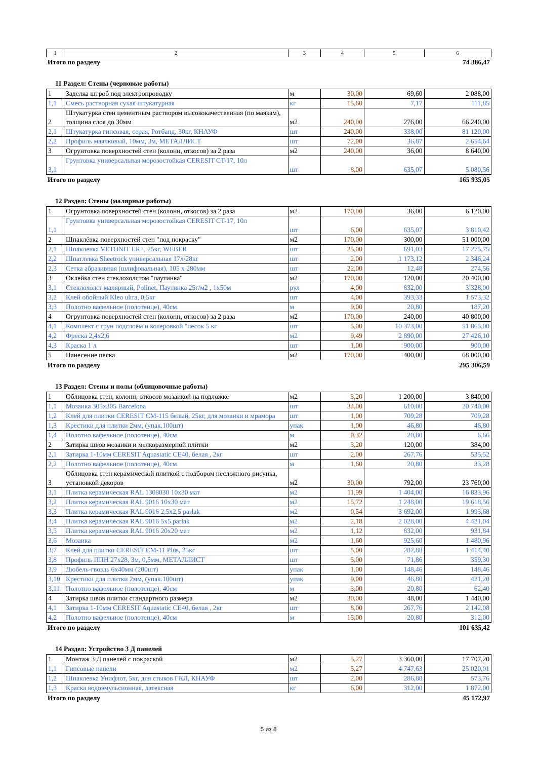| 1 | 2 | 3 | 4 | 5 | 6 |
Итого по разделу 74 386,47
11 Раздел: Стены (черновые работы)
| 1 | Заделка штроб под электропроводку | м | 30,00 | 69,60 | 2 088,00 |
| 1,1 | Смесь растворная сухая штукатурная | кг | 15,60 | 7,17 | 111,85 |
| 2 | Штукатурка стен цементным раствором высококачественная (по маякам), толщина слоя до 30мм | м2 | 240,00 | 276,00 | 66 240,00 |
| 2,1 | Штукатурка гипсовая, серая, Ротбанд, 30кг, КНАУФ | шт | 240,00 | 338,00 | 81 120,00 |
| 2,2 | Профиль маячковый, 10мм, 3м, МЕТАЛЛИСТ | шт | 72,00 | 36,87 | 2 654,64 |
| 3 | Огрунтовка поверхностей стен (колонн, откосов) за 2 раза | м2 | 240,00 | 36,00 | 8 640,00 |
| 3,1 | Грунтовка универсальная морозостойкая CERESIT CT-17, 10л | шт | 8,00 | 635,07 | 5 080,56 |
Итого по разделу 165 935,05
12 Раздел: Стены (малярные работы)
| 1 | Огрунтовка поверхностей стен (колонн, откосов) за 2 раза | м2 | 170,00 | 36,00 | 6 120,00 |
| 1,1 | Грунтовка универсальная морозостойкая CERESIT CT-17, 10л | шт | 6,00 | 635,07 | 3 810,42 |
| 2 | Шпаклёвка поверхностей стен "под покраску" | м2 | 170,00 | 300,00 | 51 000,00 |
| 2,1 | Шпаклевка VETONIT LR+, 25кг, WEBER | шт | 25,00 | 691,03 | 17 275,75 |
| 2,2 | Шпатлевка Sheetrock универсальная 17л/28кг | шт | 2,00 | 1 173,12 | 2 346,24 |
| 2,3 | Сетка абразивная (шлифовальная), 105 х 280мм | шт | 22,00 | 12,48 | 274,56 |
| 3 | Оклейка стен стеклохолстом "паутинка" | м2 | 170,00 | 120,00 | 20 400,00 |
| 3,1 | Стеклохолст малярный, Polinet, Паутинка 25г/м2 , 1х50м | рул | 4,00 | 832,00 | 3 328,00 |
| 3,2 | Клей обойный Kleo ultra, 0,5кг | шт | 4,00 | 393,33 | 1 573,32 |
| 3,3 | Полотно вафельное (полотенце), 40см | м | 9,00 | 20,80 | 187,20 |
| 4 | Огрунтовка поверхностей стен (колонн, откосов) за 2 раза | м2 | 170,00 | 240,00 | 40 800,00 |
| 4,1 | Комплект с грун подслоем и колеровкой "песок 5 кг | шт | 5,00 | 10 373,00 | 51 865,00 |
| 4,2 | Фреска 2,4х2,6 | м2 | 9,49 | 2 890,00 | 27 426,10 |
| 4,3 | Краска 1 л | шт | 1,00 | 900,00 | 900,00 |
| 5 | Нанесение песка | м2 | 170,00 | 400,00 | 68 000,00 |
Итого по разделу 295 306,59
13 Раздел: Стены и полы (облицовочные работы)
| 1 | Облицовка стен, колонн, откосов мозаикой на подложке | м2 | 3,20 | 1 200,00 | 3 840,00 |
| 1,1 | Мозаика 305х305 Barcelona | шт | 34,00 | 610,00 | 20 740,00 |
| 1,2 | Клей для плитки CERESIT CM-115 белый, 25кг, для мозаики и мрамора | шт | 1,00 | 709,28 | 709,28 |
| 1,3 | Крестики для плитки 2мм, (упак.100шт) | упак | 1,00 | 46,80 | 46,80 |
| 1,4 | Полотно вафельное (полотенце), 40см | м | 0,32 | 20,80 | 6,66 |
| 2 | Затирка швов мозаики и мелкоразмерной плитки | м2 | 3,20 | 120,00 | 384,00 |
| 2,1 | Затирка 1-10мм CERESIT Aquastatic CE40, белая , 2кг | шт | 2,00 | 267,76 | 535,52 |
| 2,2 | Полотно вафельное (полотенце), 40см | м | 1,60 | 20,80 | 33,28 |
| 3 | Облицовка стен керамической плиткой с подбором несложного рисунка, установкой декоров | м2 | 30,00 | 792,00 | 23 760,00 |
| 3,1 | Плитка керамическая RAL 1308030 10x30 мат | м2 | 11,99 | 1 404,00 | 16 833,96 |
| 3,2 | Плитка керамическая RAL 9016 10x30 мат | м2 | 15,72 | 1 248,00 | 19 618,56 |
| 3,3 | Плитка керамическая RAL 9016 2,5x2,5 parlak | м2 | 0,54 | 3 692,00 | 1 993,68 |
| 3,4 | Плитка керамическая RAL 9016 5x5 parlak | м2 | 2,18 | 2 028,00 | 4 421,04 |
| 3,5 | Плитка керамическая RAL 9016 20x20 мат | м2 | 1,12 | 832,00 | 931,84 |
| 3,6 | Мозаика | м2 | 1,60 | 925,60 | 1 480,96 |
| 3,7 | Клей для плитки CERESIT CM-11 Plus, 25кг | шт | 5,00 | 282,88 | 1 414,40 |
| 3,8 | Профиль ППН 27х28, 3м, 0,5мм, МЕТАЛЛИСТ | шт | 5,00 | 71,86 | 359,30 |
| 3,9 | Дюбель-гвоздь 6х40мм (200шт) | упак | 1,00 | 148,46 | 148,46 |
| 3,10 | Крестики для плитки 2мм, (упак.100шт) | упак | 9,00 | 46,80 | 421,20 |
| 3,11 | Полотно вафельное (полотенце), 40см | м | 3,00 | 20,80 | 62,40 |
| 4 | Затирка швов плитки стандартного размера | м2 | 30,00 | 48,00 | 1 440,00 |
| 4,1 | Затирка 1-10мм CERESIT Aquastatic CE40, белая , 2кг | шт | 8,00 | 267,76 | 2 142,08 |
| 4,2 | Полотно вафельное (полотенце), 40см | м | 15,00 | 20,80 | 312,00 |
Итого по разделу 101 635,42
14 Раздел: Устройство 3 Д панелей
| 1 | Монтаж 3 Д панелей с покраской | м2 | 5,27 | 3 360,00 | 17 707,20 |
| 1,1 | Гипсовые панели | м2 | 5,27 | 4 747,63 | 25 020,01 |
| 1,2 | Шпаклевка Унифлот, 5кг, для стыков ГКЛ, КНАУФ | шт | 2,00 | 286,88 | 573,76 |
| 1,3 | Краска водоэмульсионная, латексная | кг | 6,00 | 312,00 | 1 872,00 |
Итого по разделу 45 172,97
5 из 8